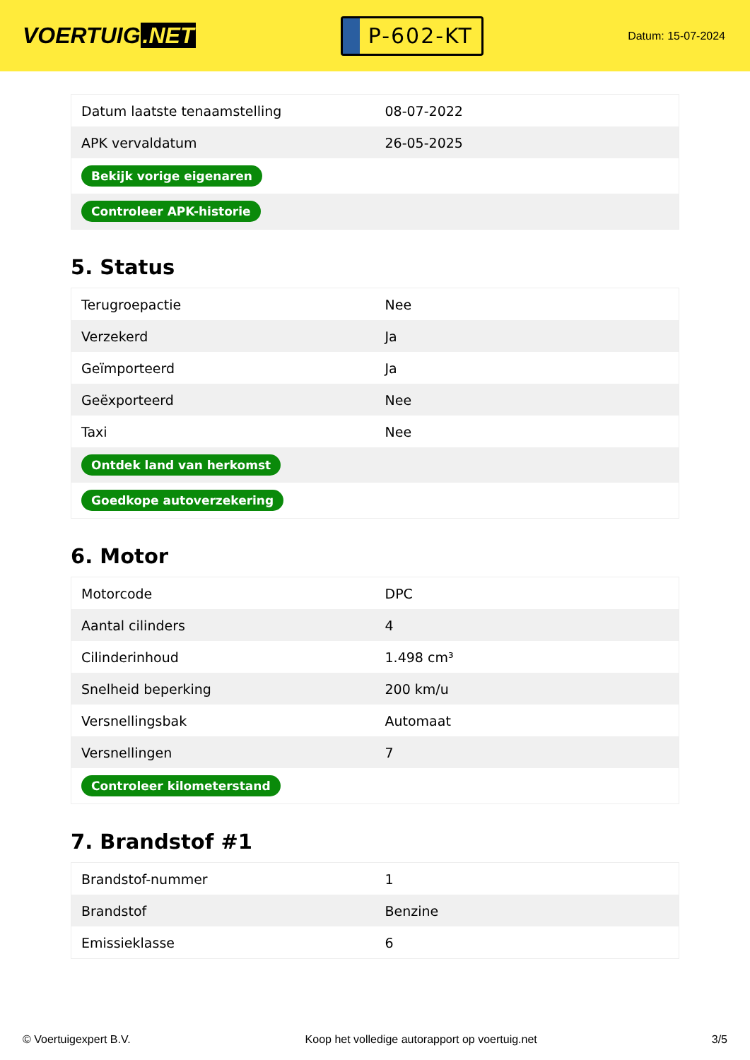VOERTUIG.NET
P-602-KT
Datum: 15-07-2024
| Datum laatste tenaamstelling | 08-07-2022 |
| APK vervaldatum | 26-05-2025 |
| Bekijk vorige eigenaren | |
| Controleer APK-historie | |
5. Status
| Terugroepactie | Nee |
| Verzekerd | Ja |
| Geïmporteerd | Ja |
| Geëxporteerd | Nee |
| Taxi | Nee |
| Ontdek land van herkomst | |
| Goedkope autoverzekering | |
6. Motor
| Motorcode | DPC |
| Aantal cilinders | 4 |
| Cilinderinhoud | 1.498 cm³ |
| Snelheid beperking | 200 km/u |
| Versnellingsbak | Automaat |
| Versnellingen | 7 |
| Controleer kilometerstand | |
7. Brandstof #1
| Brandstof-nummer | 1 |
| Brandstof | Benzine |
| Emissieklasse | 6 |
© Voertuigexpert B.V. Koop het volledige autorapport op voertuig.net 3/5